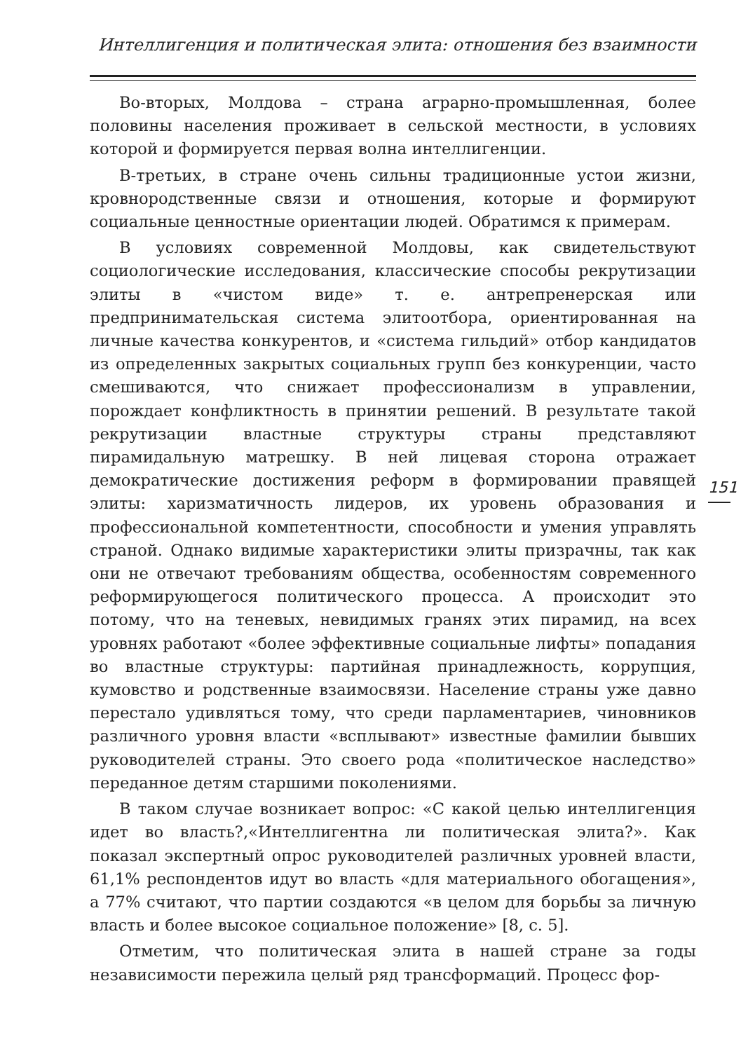Интеллигенция и политическая элита: отношения без взаимности
Во-вторых, Молдова – страна аграрно-промышленная, более половины населения проживает в сельской местности, в условиях которой и формируется первая волна интеллигенции.
В-третьих, в стране очень сильны традиционные устои жизни, кровнородственные связи и отношения, которые и формируют социальные ценностные ориентации людей. Обратимся к примерам.
В условиях современной Молдовы, как свидетельствуют социологические исследования, классические способы рекрутизации элиты в «чистом виде» т. е. антрепренерская или предпринимательская система элитоотбора, ориентированная на личные качества конкурентов, и «система гильдий» отбор кандидатов из определенных закрытых социальных групп без конкуренции, часто смешиваются, что снижает профессионализм в управлении, порождает конфликтность в принятии решений. В результате такой рекрутизации властные структуры страны представляют пирамидальную матрешку. В ней лицевая сторона отражает демократические достижения реформ в формировании правящей элиты: харизматичность лидеров, их уровень образования и профессиональной компетентности, способности и умения управлять страной. Однако видимые характеристики элиты призрачны, так как они не отвечают требованиям общества, особенностям современного реформирующегося политического процесса. А происходит это потому, что на теневых, невидимых гранях этих пирамид, на всех уровнях работают «более эффективные социальные лифты» попадания во властные структуры: партийная принадлежность, коррупция, кумовство и родственные взаимосвязи. Население страны уже давно перестало удивляться тому, что среди парламентариев, чиновников различного уровня власти «всплывают» известные фамилии бывших руководителей страны. Это своего рода «политическое наследство» переданное детям старшими поколениями.
В таком случае возникает вопрос: «С какой целью интеллигенция идет во власть?,«Интеллигентна ли политическая элита?». Как показал экспертный опрос руководителей различных уровней власти, 61,1% респондентов идут во власть «для материального обогащения», а 77% считают, что партии создаются «в целом для борьбы за личную власть и более высокое социальное положение» [8, с. 5].
Отметим, что политическая элита в нашей стране за годы независимости пережила целый ряд трансформаций. Процесс фор-
151